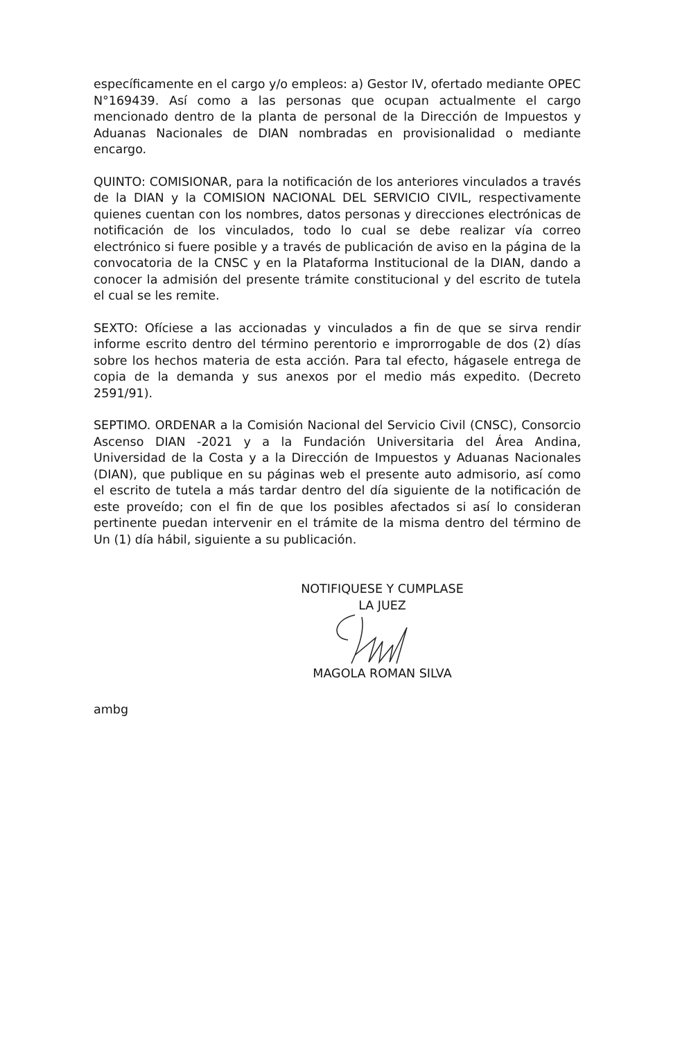específicamente en el cargo y/o empleos: a) Gestor IV, ofertado mediante OPEC N°169439. Así como a las personas que ocupan actualmente el cargo mencionado dentro de la planta de personal de la Dirección de Impuestos y Aduanas Nacionales de DIAN nombradas en provisionalidad o mediante encargo.
QUINTO: COMISIONAR, para la notificación de los anteriores vinculados a través de la DIAN y la COMISION NACIONAL DEL SERVICIO CIVIL, respectivamente quienes cuentan con los nombres, datos personas y direcciones electrónicas de notificación de los vinculados, todo lo cual se debe realizar vía correo electrónico si fuere posible y a través de publicación de aviso en la página de la convocatoria de la CNSC y en la Plataforma Institucional de la DIAN, dando a conocer la admisión del presente trámite constitucional y del escrito de tutela el cual se les remite.
SEXTO: Ofíciese a las accionadas y vinculados a fin de que se sirva rendir informe escrito dentro del término perentorio e improrrogable de dos (2) días sobre los hechos materia de esta acción. Para tal efecto, hágasele entrega de copia de la demanda y sus anexos por el medio más expedito. (Decreto 2591/91).
SEPTIMO. ORDENAR a la Comisión Nacional del Servicio Civil (CNSC), Consorcio Ascenso DIAN -2021 y a la Fundación Universitaria del Área Andina, Universidad de la Costa y a la Dirección de Impuestos y Aduanas Nacionales (DIAN), que publique en su páginas web el presente auto admisorio, así como el escrito de tutela a más tardar dentro del día siguiente de la notificación de este proveído; con el fin de que los posibles afectados si así lo consideran pertinente puedan intervenir en el trámite de la misma dentro del término de Un (1) día hábil, siguiente a su publicación.
NOTIFIQUESE Y CUMPLASE
LA JUEZ
MAGOLA ROMAN SILVA
ambg